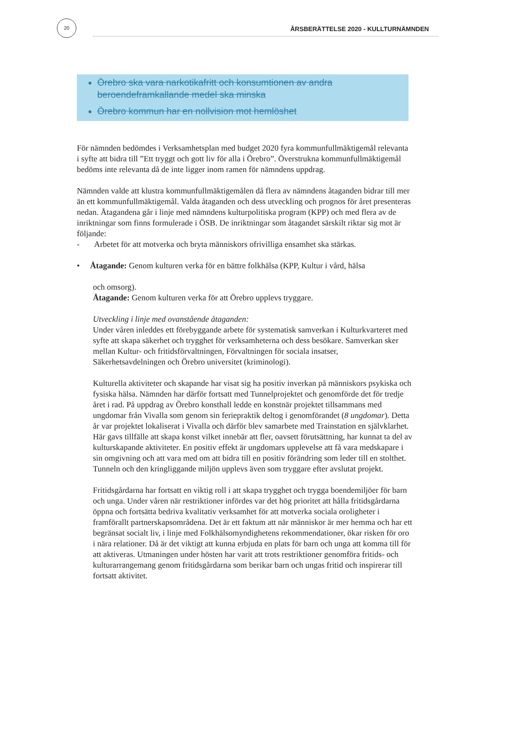20
ÅRSBERÄTTELSE 2020 - KULLTURNÄMNDEN
Örebro ska vara narkotikafritt och konsumtionen av andra beroendeframkallande medel ska minska
Örebro kommun har en nollvision mot hemlöshet
För nämnden bedömdes i Verksamhetsplan med budget 2020 fyra kommunfullmäktigemål relevanta i syfte att bidra till ”Ett tryggt och gott liv för alla i Örebro”. Överstrukna kommunfullmäktigemål bedöms inte relevanta då de inte ligger inom ramen för nämndens uppdrag.
Nämnden valde att klustra kommunfullmäktigemålen då flera av nämndens åtaganden bidrar till mer än ett kommunfullmäktigemål. Valda åtaganden och dess utveckling och prognos för året presenteras nedan. Åtagandena går i linje med nämndens kulturpolitiska program (KPP) och med flera av de inriktningar som finns formulerade i ÖSB. De inriktningar som åtagandet särskilt riktar sig mot är följande:
- Arbetet för att motverka och bryta människors ofrivilliga ensamhet ska stärkas.
• Åtagande: Genom kulturen verka för en bättre folkhälsa (KPP, Kultur i vård, hälsa
och omsorg).
Åtagande: Genom kulturen verka för att Örebro upplevs tryggare.
Utveckling i linje med ovanstående åtaganden:
Under våren inleddes ett förebyggande arbete för systematisk samverkan i Kulturkvarteret med syfte att skapa säkerhet och trygghet för verksamheterna och dess besökare. Samverkan sker mellan Kultur- och fritidsförvaltningen, Förvaltningen för sociala insatser, Säkerhetsavdelningen och Örebro universitet (kriminologi).
Kulturella aktiviteter och skapande har visat sig ha positiv inverkan på människors psykiska och fysiska hälsa. Nämnden har därför fortsatt med Tunnelprojektet och genomförde det för tredje året i rad. På uppdrag av Örebro konsthall ledde en konstnär projektet tillsammans med ungdomar från Vivalla som genom sin feriepraktik deltog i genomförandet (8 ungdomar). Detta år var projektet lokaliserat i Vivalla och därför blev samarbete med Trainstation en självklarhet. Här gavs tillfälle att skapa konst vilket innebär att fler, oavsett förutsättning, har kunnat ta del av kulturskapande aktiviteter. En positiv effekt är ungdomars upplevelse att få vara medskapare i sin omgivning och att vara med om att bidra till en positiv förändring som leder till en stolthet. Tunneln och den kringliggande miljön upplevs även som tryggare efter avslutat projekt.
Fritidsgårdarna har fortsatt en viktig roll i att skapa trygghet och trygga boendemiljöer för barn och unga. Under våren när restriktioner infördes var det hög prioritet att hålla fritidsgårdarna öppna och fortsätta bedriva kvalitativ verksamhet för att motverka sociala oroligheter i framförallt partnerskapsområdena. Det är ett faktum att när människor är mer hemma och har ett begränsat socialt liv, i linje med Folkhälsomyndighetens rekommendationer, ökar risken för oro i nära relationer. Då är det viktigt att kunna erbjuda en plats för barn och unga att komma till för att aktiveras. Utmaningen under hösten har varit att trots restriktioner genomföra fritids- och kulturarrangemang genom fritidsgårdarna som berikar barn och ungas fritid och inspirerar till fortsatt aktivitet.